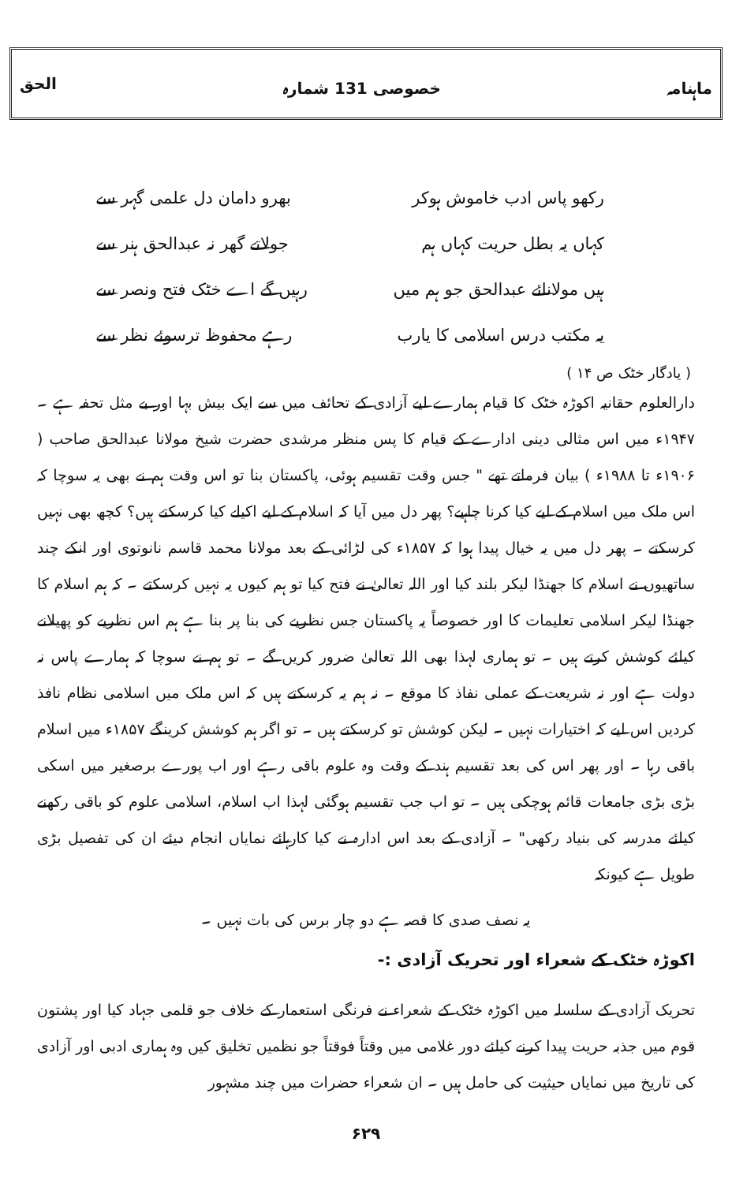ماہنامہ خصوصی 131 شمارہ الحق
رکھو پاس ادب خاموش ہوکر بھرو دامان دل علمی گہر سے
کہاں یہ بطل حریت کہاں ہم جولاتے گھر نہ عبدالحق ہنر سے
ہیں مولانائے عبدالحق جو ہم میں رہیں گے اے خٹک فتح ونصر سے
یہ مکتب درس اسلامی کا یارب رہے محفوظ ترسوئے نظر سے
( یادگار خٹک ص ۱۴ )
دارالعلوم حقانیہ اکوڑہ خٹک کا قیام ہمارے لیے آزادی کے تحائف میں سے ایک بیش بہا اور بے مثل تحفہ ہے ۔ ۱۹۴۷ء میں اس مثالی دینی ادارے کے قیام کا پس منظر مرشدی حضرت شیخ مولانا عبدالحق صاحب ( ۱۹۰۶ء تا ۱۹۸۸ء ) بیان فرماتے تھے " جس وقت تقسیم ہوئی، پاکستان بنا تو اس وقت ہم نے بھی یہ سوچا کہ اس ملک میں اسلام کے لیے کیا کرنا چاہیے؟ پھر دل میں آیا کہ اسلام کے لیے اکیلے کیا کرسکتے ہیں؟ کچھ بھی نہیں کرسکتے ۔ پھر دل میں یہ خیال پیدا ہوا کہ ۱۸۵۷ء کی لڑائی کے بعد مولانا محمد قاسم نانوتوی اور انکے چند ساتھیوں نے اسلام کا جھنڈا لیکر بلند کیا اور اللہ تعالیٰ نے فتح کیا تو ہم کیوں یہ نہیں کرسکتے ۔ کہ ہم اسلام کا جھنڈا لیکر اسلامی تعلیمات کا اور خصوصاً یہ پاکستان جس نظریے کی بنا پر بنا ہے ہم اس نظریے کو پھیلانے کیلئے کوشش کرتے ہیں ۔ تو ہماری لہذا بھی اللہ تعالیٰ ضرور کریں گے ۔ تو ہم نے سوچا کہ ہمارے پاس نہ دولت ہے اور نہ شریعت کے عملی نفاذ کا موقع ۔ نہ ہم یہ کرسکتے ہیں کہ اس ملک میں اسلامی نظام نافذ کردیں اس لیے کہ اختیارات نہیں ۔ لیکن کوشش تو کرسکتے ہیں ۔ تو اگر ہم کوشش کرینگے ۱۸۵۷ء میں اسلام باقی رہا ۔ اور پھر اس کی بعد تقسیم ہند کے وقت وہ علوم باقی رہے اور اب پورے برصغیر میں اسکی بڑی بڑی جامعات قائم ہوچکی ہیں ۔ تو اب جب تقسیم ہوگئی لہذا اب اسلام، اسلامی علوم کو باقی رکھنے کیلئے مدرسہ کی بنیاد رکھی" ۔ آزادی کے بعد اس ادارہ نے کیا کارہائے نمایاں انجام دیئے ان کی تفصیل بڑی طویل ہے کیونکہ
یہ نصف صدی کا قصہ ہے دو چار برس کی بات نہیں ۔
اکوڑہ خٹک کے شعراء اور تحریک آزادی :-
تحریک آزادی کے سلسلہ میں اکوڑہ خٹک کے شعراء نے فرنگی استعمار کے خلاف جو قلمی جہاد کیا اور پشتون قوم میں جذبہ حریت پیدا کرنے کیلئے دور غلامی میں وقتاً فوقتاً جو نظمیں تخلیق کیں وہ ہماری ادبی اور آزادی کی تاریخ میں نمایاں حیثیت کی حامل ہیں ۔ ان شعراء حضرات میں چند مشہور
۶۲۹